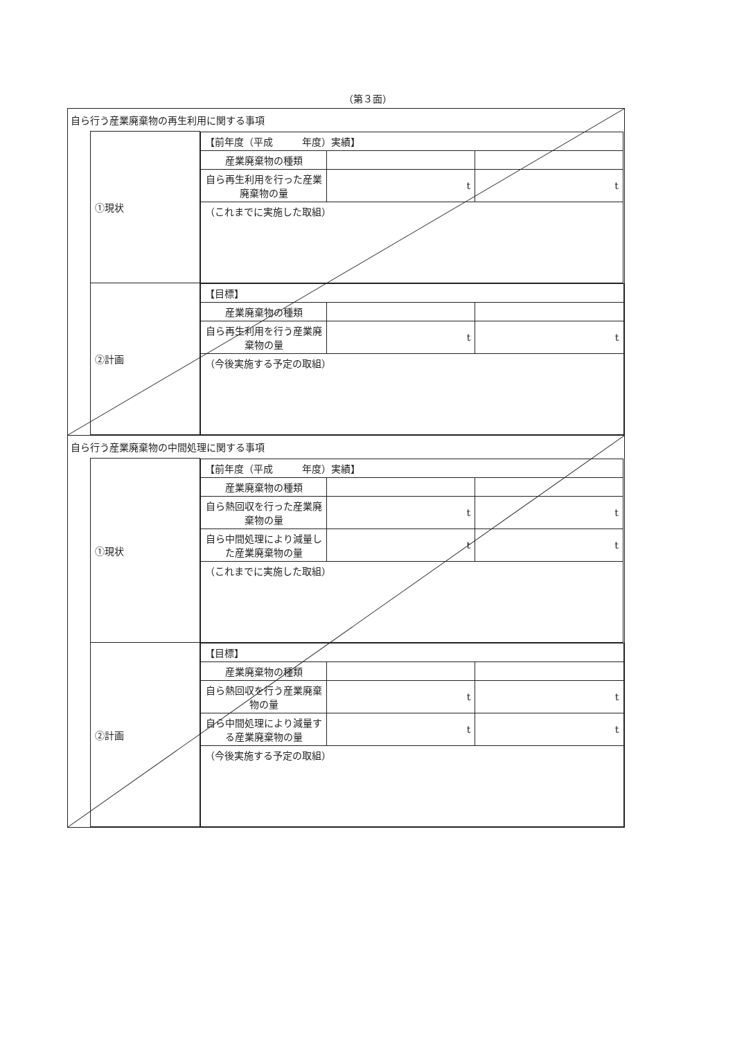（第３面）
自ら行う産業廃棄物の再生利用に関する事項
| ①現状 | / 【前年度（平成 年度）実績】 / / / / 産業廃棄物の種類 / / / / 自ら再生利用を行った産業廃棄物の量 / t / t / / （これまでに実施した取組） / / / |
| ②計画 | / 【目標】 / / / / 産業廃棄物の種類 / / / / 自ら再生利用を行う産業廃棄物の量 / t / t / / （今後実施する予定の取組） / / / |
自ら行う産業廃棄物の中間処理に関する事項
| ①現状 | / 【前年度（平成 年度）実績】 / / / / 産業廃棄物の種類 / / / / 自ら熱回収を行った産業廃棄物の量 / t / t / / 自ら中間処理により減量した産業廃棄物の量 / t / t / / （これまでに実施した取組） / / / |
| ②計画 | / 【目標】 / / / / 産業廃棄物の種類 / / / / 自ら熱回収を行う産業廃棄物の量 / t / t / / 自ら中間処理により減量する産業廃棄物の量 / t / t / / （今後実施する予定の取組） / / / |